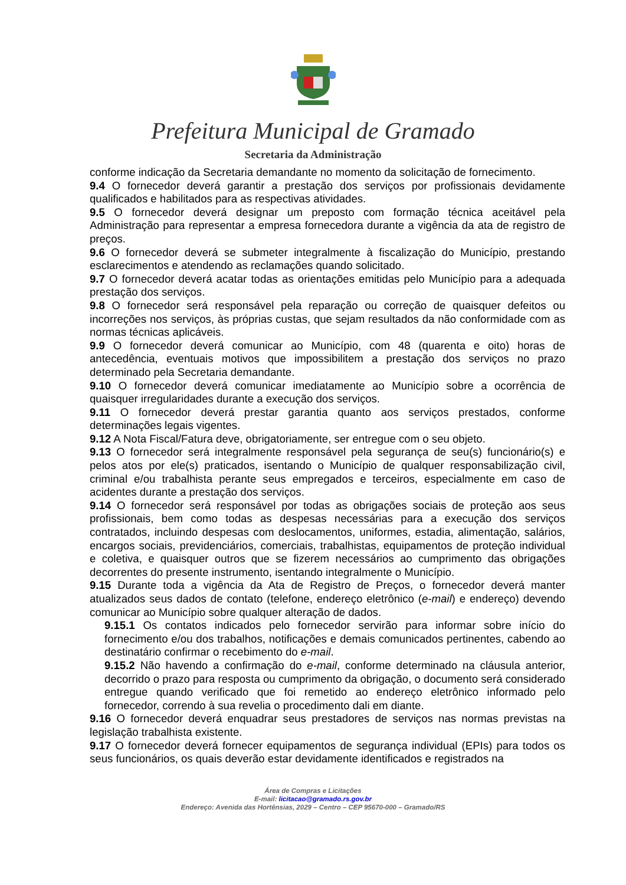Prefeitura Municipal de Gramado
Secretaria da Administração
conforme indicação da Secretaria demandante no momento da solicitação de fornecimento.
9.4 O fornecedor deverá garantir a prestação dos serviços por profissionais devidamente qualificados e habilitados para as respectivas atividades.
9.5 O fornecedor deverá designar um preposto com formação técnica aceitável pela Administração para representar a empresa fornecedora durante a vigência da ata de registro de preços.
9.6 O fornecedor deverá se submeter integralmente à fiscalização do Município, prestando esclarecimentos e atendendo as reclamações quando solicitado.
9.7 O fornecedor deverá acatar todas as orientações emitidas pelo Município para a adequada prestação dos serviços.
9.8 O fornecedor será responsável pela reparação ou correção de quaisquer defeitos ou incorreções nos serviços, às próprias custas, que sejam resultados da não conformidade com as normas técnicas aplicáveis.
9.9 O fornecedor deverá comunicar ao Município, com 48 (quarenta e oito) horas de antecedência, eventuais motivos que impossibilitem a prestação dos serviços no prazo determinado pela Secretaria demandante.
9.10 O fornecedor deverá comunicar imediatamente ao Município sobre a ocorrência de quaisquer irregularidades durante a execução dos serviços.
9.11 O fornecedor deverá prestar garantia quanto aos serviços prestados, conforme determinações legais vigentes.
9.12 A Nota Fiscal/Fatura deve, obrigatoriamente, ser entregue com o seu objeto.
9.13 O fornecedor será integralmente responsável pela segurança de seu(s) funcionário(s) e pelos atos por ele(s) praticados, isentando o Município de qualquer responsabilização civil, criminal e/ou trabalhista perante seus empregados e terceiros, especialmente em caso de acidentes durante a prestação dos serviços.
9.14 O fornecedor será responsável por todas as obrigações sociais de proteção aos seus profissionais, bem como todas as despesas necessárias para a execução dos serviços contratados, incluindo despesas com deslocamentos, uniformes, estadia, alimentação, salários, encargos sociais, previdenciários, comerciais, trabalhistas, equipamentos de proteção individual e coletiva, e quaisquer outros que se fizerem necessários ao cumprimento das obrigações decorrentes do presente instrumento, isentando integralmente o Município.
9.15 Durante toda a vigência da Ata de Registro de Preços, o fornecedor deverá manter atualizados seus dados de contato (telefone, endereço eletrônico (e-mail) e endereço) devendo comunicar ao Município sobre qualquer alteração de dados.
9.15.1 Os contatos indicados pelo fornecedor servirão para informar sobre início do fornecimento e/ou dos trabalhos, notificações e demais comunicados pertinentes, cabendo ao destinatário confirmar o recebimento do e-mail.
9.15.2 Não havendo a confirmação do e-mail, conforme determinado na cláusula anterior, decorrido o prazo para resposta ou cumprimento da obrigação, o documento será considerado entregue quando verificado que foi remetido ao endereço eletrônico informado pelo fornecedor, correndo à sua revelia o procedimento dali em diante.
9.16 O fornecedor deverá enquadrar seus prestadores de serviços nas normas previstas na legislação trabalhista existente.
9.17 O fornecedor deverá fornecer equipamentos de segurança individual (EPIs) para todos os seus funcionários, os quais deverão estar devidamente identificados e registrados na
Área de Compras e Licitações
E-mail: licitacao@gramado.rs.gov.br
Endereço: Avenida das Hortênsias, 2029 – Centro – CEP 95670-000 – Gramado/RS